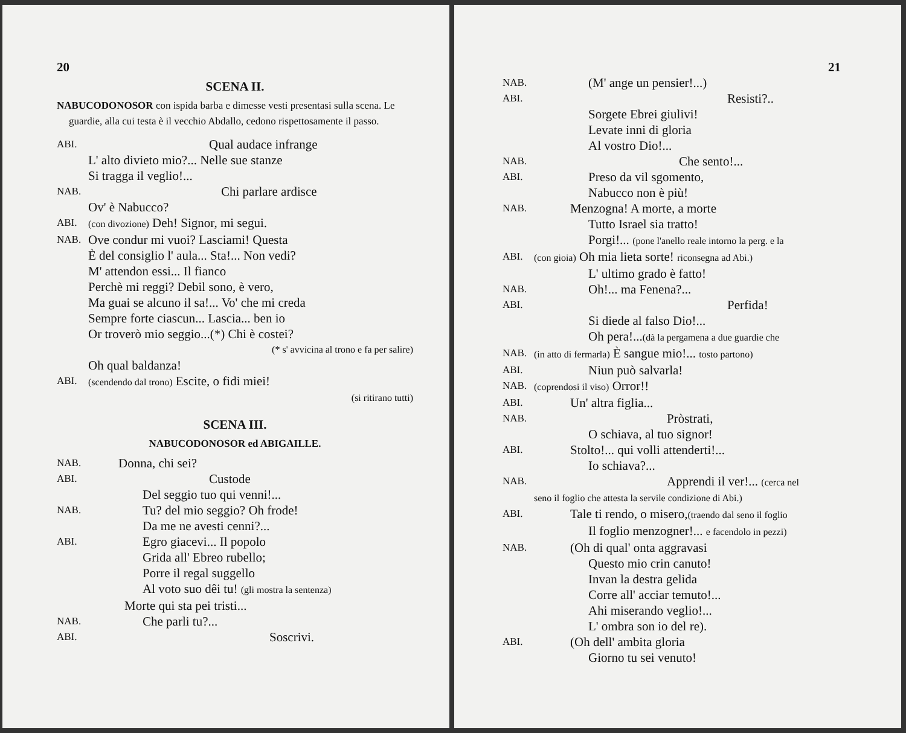20
SCENA II.
NABUCODONOSOR con ispida barba e dimesse vesti presentasi sulla scena. Le guardie, alla cui testa è il vecchio Abdallo, cedono rispettosamente il passo.
ABI. Qual audace infrange
L' alto divieto mio?... Nelle sue stanze
Si tragga il veglio!...
NAB. Chi parlare ardisce
Ov' è Nabucco?
ABI. (con divozione) Deh! Signor, mi segui.
NAB. Ove condur mi vuoi? Lasciami! Questa
È del consiglio l' aula... Sta!... Non vedi?
M' attendon essi... Il fianco
Perchè mi reggi? Debil sono, è vero,
Ma guai se alcuno il sa!... Vo' che mi creda
Sempre forte ciascun... Lascia... ben io
Or troverò mio seggio...(*) Chi è costei?
(* s' avvicina al trono e fa per salire)
Oh qual baldanza!
ABI. (scendendo dal trono) Escite, o fidi miei!
(si ritirano tutti)
SCENA III.
NABUCODONOSOR ed ABIGAILLE.
NAB. Donna, chi sei?
ABI. Custode
Del seggio tuo qui venni!...
NAB. Tu? del mio seggio? Oh frode!
Da me ne avesti cenni?...
ABI. Egro giacevi... Il popolo
Grida all' Ebreo rubello;
Porre il regal suggello
Al voto suo dêi tu! (gli mostra la sentenza)
Morte qui sta pei tristi...
NAB. Che parli tu?...
ABI. Soscrivi.
21
NAB. (M' ange un pensier!...)
ABI. Resisti?..
Sorgete Ebrei giulivi!
Levate inni di gloria
Al vostro Dio!...
NAB. Che sento!...
ABI. Preso da vil sgomento,
Nabucco non è più!
NAB. Menzogna! A morte, a morte
Tutto Israel sia tratto!
Porgi!... (pone l'anello reale intorno la perg. e la
ABI. (con gioia) Oh mia lieta sorte! riconsegna ad Abi.)
L' ultimo grado è fatto!
NAB. Oh!... ma Fenena?...
ABI. Perfida!
Si diede al falso Dio!...
Oh pera!...(dà la pergamena a due guardie che
NAB. (in atto di fermarla) È sangue mio!... tosto partono)
ABI. Niun può salvarla!
NAB. (coprendosi il viso) Orror!!
ABI. Un' altra figlia...
NAB. Pròstrati,
O schiava, al tuo signor!
ABI. Stolto!... qui volli attenderti!...
Io schiava?...
NAB. Apprendi il ver!... (cerca nel
seno il foglio che attesta la servile condizione di Abi.)
ABI. Tale ti rendo, o misero,(traendo dal seno il foglio
Il foglio menzogner!... e facendolo in pezzi)
NAB. (Oh di qual' onta aggravasi
Questo mio crin canuto!
Invan la destra gelida
Corre all' acciar temuto!...
Ahi miserando veglio!...
L' ombra son io del re).
ABI. (Oh dell' ambita gloria
Giorno tu sei venuto!